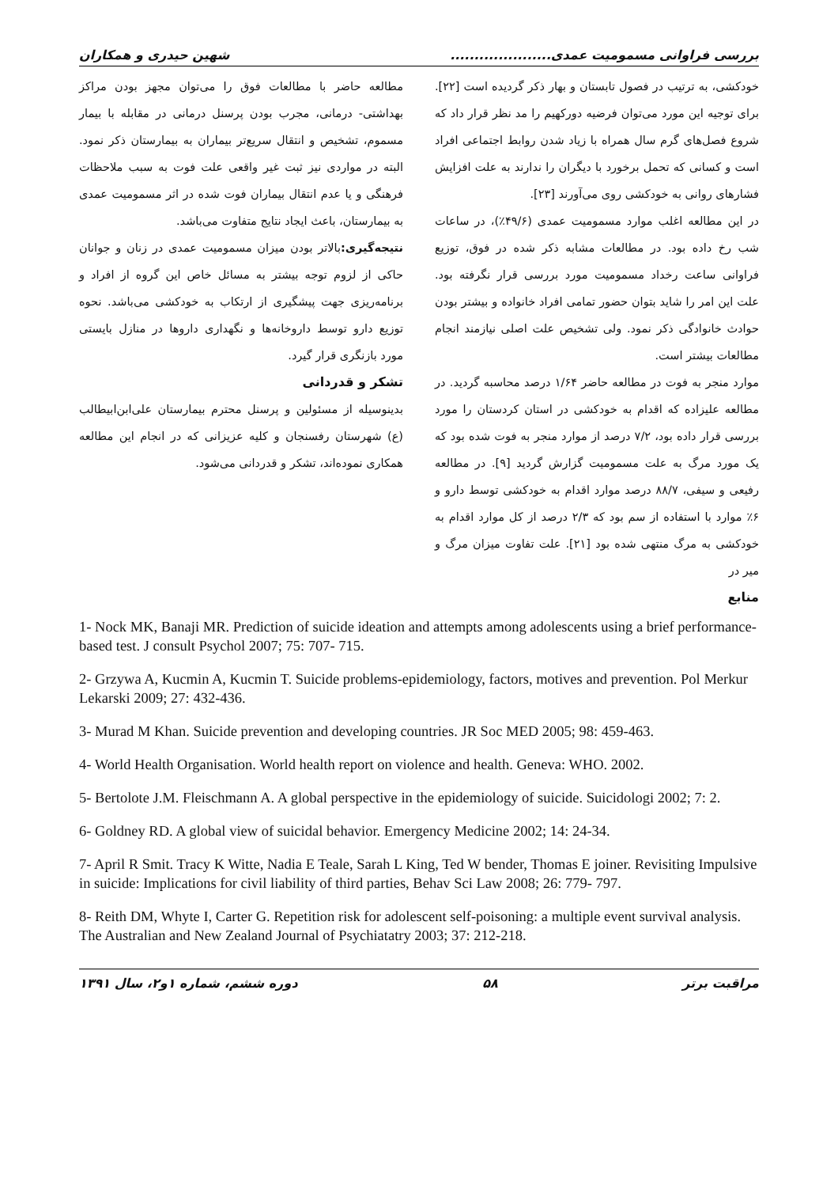بررسی فراوانی مسمومیت عمدی..................... شهین حیدری و همکاران
خودکشی، به ترتیب در فصول تابستان و بهار ذکر گردیده است [۲۲]. برای توجیه این مورد می‌توان فرضیه دورکهیم را مد نظر قرار داد که شروع فصل‌های گرم سال همراه با زیاد شدن روابط اجتماعی افراد است و کسانی که تحمل برخورد با دیگران را ندارند به علت افزایش فشارهای روانی به خودکشی روی می‌آورند [۲۳].
در این مطالعه اغلب موارد مسمومیت عمدی (۴۹/۶٪)، در ساعات شب رخ داده بود. در مطالعات مشابه ذکر شده در فوق، توزیع فراوانی ساعت رخداد مسمومیت مورد بررسی قرار نگرفته بود. علت این امر را شاید بتوان حضور تمامی افراد خانواده و بیشتر بودن حوادث خانوادگی ذکر نمود. ولی تشخیص علت اصلی نیازمند انجام مطالعات بیشتر است.
موارد منجر به فوت در مطالعه حاضر ۱/۶۴ درصد محاسبه گردید. در مطالعه علیزاده که اقدام به خودکشی در استان کردستان را مورد بررسی قرار داده بود، ۷/۲ درصد از موارد منجر به فوت شده بود که یک مورد مرگ به علت مسمومیت گزارش گردید [۹]. در مطالعه رفیعی و سیفی، ۸۸/۷ درصد موارد اقدام به خودکشی توسط دارو و ۶٪ موارد با استفاده از سم بود که ۲/۳ درصد از کل موارد اقدام به خودکشی به مرگ منتهی شده بود [۲۱]. علت تفاوت میزان مرگ و میر در
منابع
مطالعه حاضر با مطالعات فوق را می‌توان مجهز بودن مراکز بهداشتی- درمانی، مجرب بودن پرسنل درمانی در مقابله با بیمار مسموم، تشخیص و انتقال سریع‌تر بیماران به بیمارستان ذکر نمود. البته در مواردی نیز ثبت غیر واقعی علت فوت به سبب ملاحظات فرهنگی و یا عدم انتقال بیماران فوت شده در اثر مسمومیت عمدی به بیمارستان، باعث ایجاد نتایج متفاوت می‌باشد.
نتیجه‌گیری: بالاتر بودن میزان مسمومیت عمدی در زنان و جوانان حاکی از لزوم توجه بیشتر به مسائل خاص این گروه از افراد و برنامه‌ریزی جهت پیشگیری از ارتکاب به خودکشی می‌باشد. نحوه توزیع دارو توسط داروخانه‌ها و نگهداری داروها در منازل بایستی مورد بازنگری قرار گیرد.
تشکر و قدردانی
بدینوسیله از مسئولین و پرسنل محترم بیمارستان علی‌ابن‌ابیطالب (ع) شهرستان رفسنجان و کلیه عزیزانی که در انجام این مطالعه همکاری نموده‌اند، تشکر و قدردانی می‌شود.
1- Nock MK, Banaji MR. Prediction of suicide ideation and attempts among adolescents using a brief performance- based test. J consult Psychol 2007; 75: 707- 715.
2- Grzywa A, Kucmin A, Kucmin T. Suicide problems-epidemiology, factors, motives and prevention. Pol Merkur Lekarski 2009; 27: 432-436.
3- Murad M Khan. Suicide prevention and developing countries. JR Soc MED 2005; 98: 459-463.
4- World Health Organisation. World health report on violence and health. Geneva: WHO. 2002.
5- Bertolote J.M. Fleischmann A. A global perspective in the epidemiology of suicide. Suicidologi 2002; 7: 2.
6- Goldney RD. A global view of suicidal behavior. Emergency Medicine 2002; 14: 24-34.
7- April R Smit. Tracy K Witte, Nadia E Teale, Sarah L King, Ted W bender, Thomas E joiner. Revisiting Impulsive in suicide: Implications for civil liability of third parties, Behav Sci Law 2008; 26: 779- 797.
8- Reith DM, Whyte I, Carter G. Repetition risk for adolescent self-poisoning: a multiple event survival analysis. The Australian and New Zealand Journal of Psychiatatry 2003; 37: 212-218.
مراقبت برتر ۵۸ دوره ششم، شماره ۱و۲، سال ۱۳۹۱